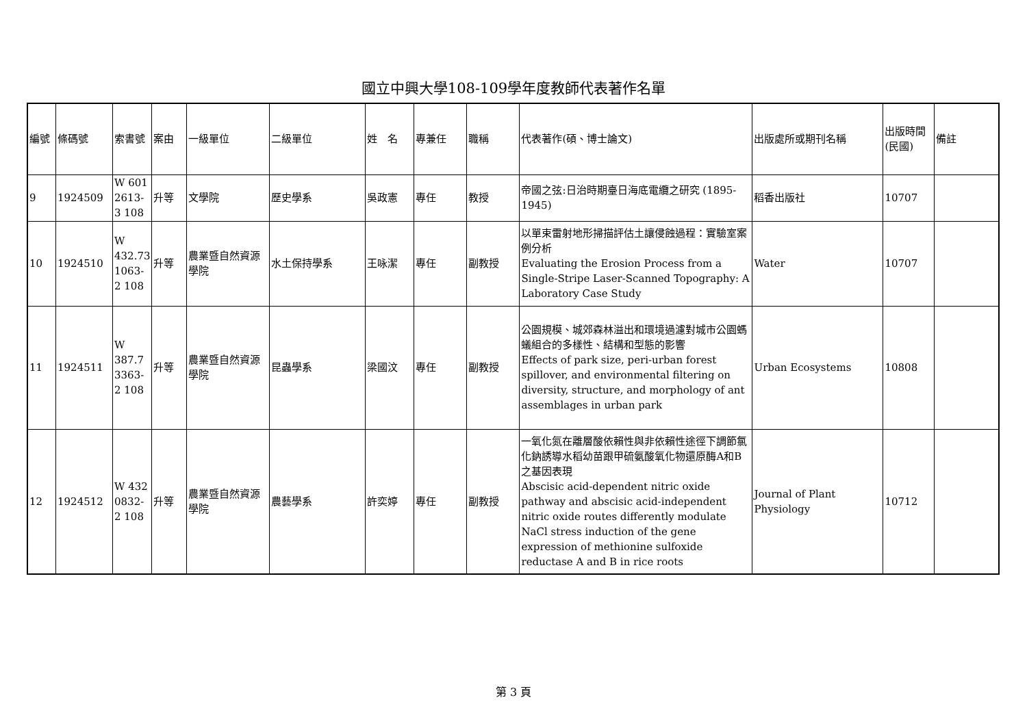國立中興大學108-109學年度教師代表著作名單
| 編號 | 條碼號 | 索書號 | 案由 | 一級單位 | 二級單位 | 姓 名 | 專兼任 | 職稱 | 代表著作(碩、博士論文) | 出版處所或期刊名稱 | 出版時間(民國) | 備註 |
| --- | --- | --- | --- | --- | --- | --- | --- | --- | --- | --- | --- | --- |
| 9 | 1924509 | W 601 2613-3 108 | 升等 | 文學院 | 歷史學系 | 吳政憲 | 專任 | 教授 | 帝國之弦:日治時期臺日海底電纜之研究 (1895-1945) | 稻香出版社 | 10707 | |
| 10 | 1924510 | W 432.73 1063-2 108 | 升等 | 農業暨自然資源學院 | 水土保持學系 | 王咏潔 | 專任 | 副教授 | 以單束雷射地形掃描評估土讓侵蝕過程：實驗室案例分析 Evaluating the Erosion Process from a Single-Stripe Laser-Scanned Topography: A Laboratory Case Study | Water | 10707 | |
| 11 | 1924511 | W 387.7 3363-2 108 | 升等 | 農業暨自然資源學院 | 昆蟲學系 | 梁國汶 | 專任 | 副教授 | 公園規模、城郊森林溢出和環境過濾對城市公園螞蟻組合的多樣性、結構和型態的影響 Effects of park size, peri-urban forest spillover, and environmental filtering on diversity, structure, and morphology of ant assemblages in urban park | Urban Ecosystems | 10808 | |
| 12 | 1924512 | W 432 0832-2 108 | 升等 | 農業暨自然資源學院 | 農藝學系 | 許奕婷 | 專任 | 副教授 | 一氧化氮在離層酸依賴性與非依賴性途徑下調節氯化鈉誘導水稻幼苗跟甲硫氨酸氧化物還原酶A和B之基因表現 Abscisic acid-dependent nitric oxide pathway and abscisic acid-independent nitric oxide routes differently modulate NaCl stress induction of the gene expression of methionine sulfoxide reductase A and B in rice roots | Journal of Plant Physiology | 10712 | |
第 3 頁